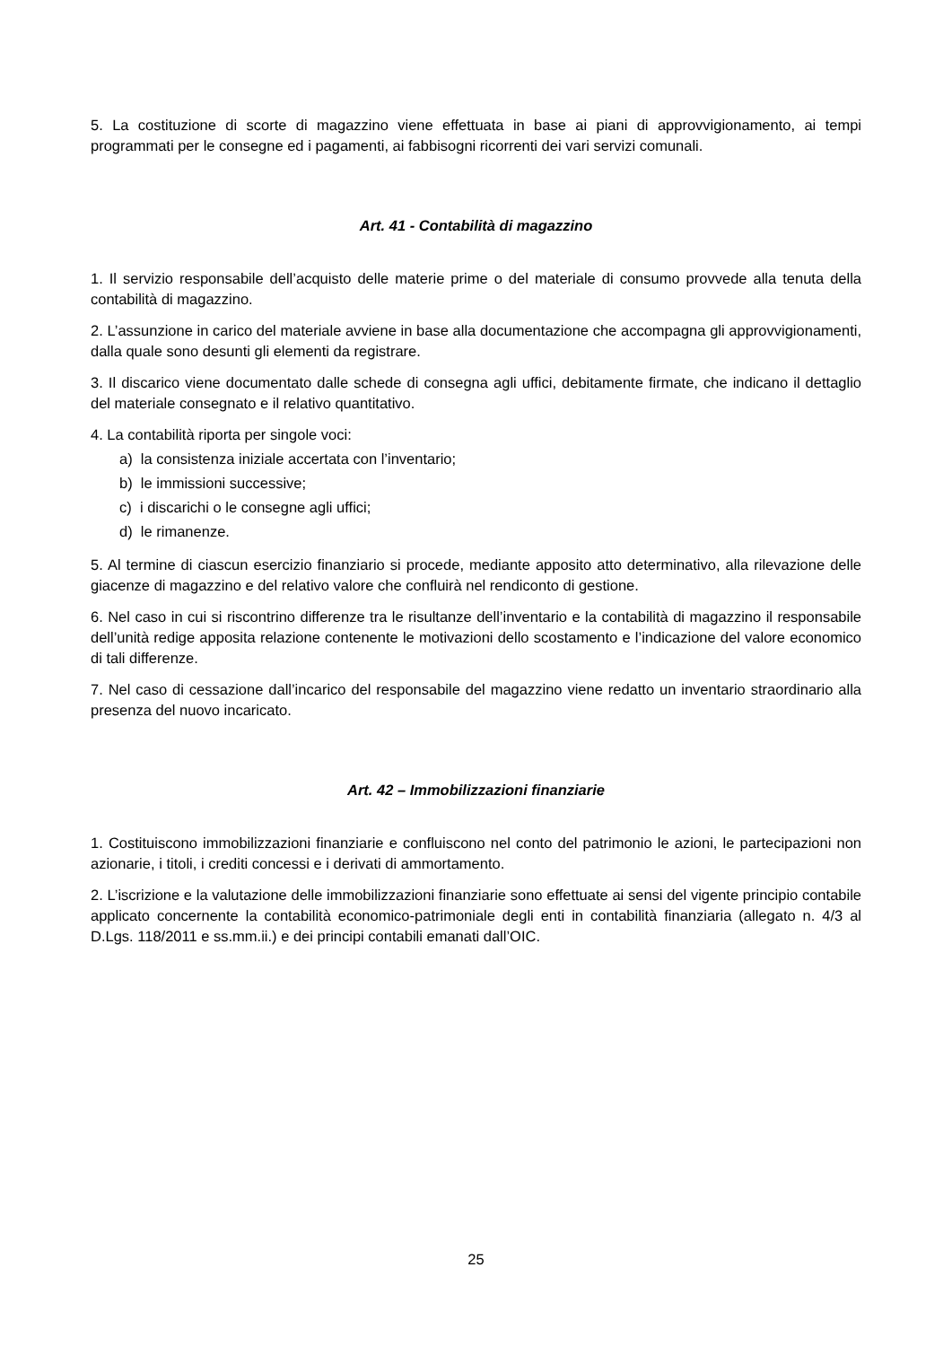5. La costituzione di scorte di magazzino viene effettuata in base ai piani di approvvigionamento, ai tempi programmati per le consegne ed i pagamenti, ai fabbisogni ricorrenti dei vari servizi comunali.
Art. 41 - Contabilità di magazzino
1. Il servizio responsabile dell’acquisto delle materie prime o del materiale di consumo provvede alla tenuta della contabilità di magazzino.
2. L’assunzione in carico del materiale avviene in base alla documentazione che accompagna gli approvvigionamenti, dalla quale sono desunti gli elementi da registrare.
3. Il discarico viene documentato dalle schede di consegna agli uffici, debitamente firmate, che indicano il dettaglio del materiale consegnato e il relativo quantitativo.
4. La contabilità riporta per singole voci:
a) la consistenza iniziale accertata con l’inventario;
b) le immissioni successive;
c) i discarichi o le consegne agli uffici;
d) le rimanenze.
5. Al termine di ciascun esercizio finanziario si procede, mediante apposito atto determinativo, alla rilevazione delle giacenze di magazzino e del relativo valore che confluirà nel rendiconto di gestione.
6. Nel caso in cui si riscontrino differenze tra le risultanze dell’inventario e la contabilità di magazzino il responsabile dell’unità redige apposita relazione contenente le motivazioni dello scostamento e l’indicazione del valore economico di tali differenze.
7. Nel caso di cessazione dall’incarico del responsabile del magazzino viene redatto un inventario straordinario alla presenza del nuovo incaricato.
Art. 42 – Immobilizzazioni finanziarie
1. Costituiscono immobilizzazioni finanziarie e confluiscono nel conto del patrimonio le azioni, le partecipazioni non azionarie, i titoli, i crediti concessi e i derivati di ammortamento.
2. L’iscrizione e la valutazione delle immobilizzazioni finanziarie sono effettuate ai sensi del vigente principio contabile applicato concernente la contabilità economico-patrimoniale degli enti in contabilità finanziaria (allegato n. 4/3 al D.Lgs. 118/2011 e ss.mm.ii.) e dei principi contabili emanati dall’OIC.
25